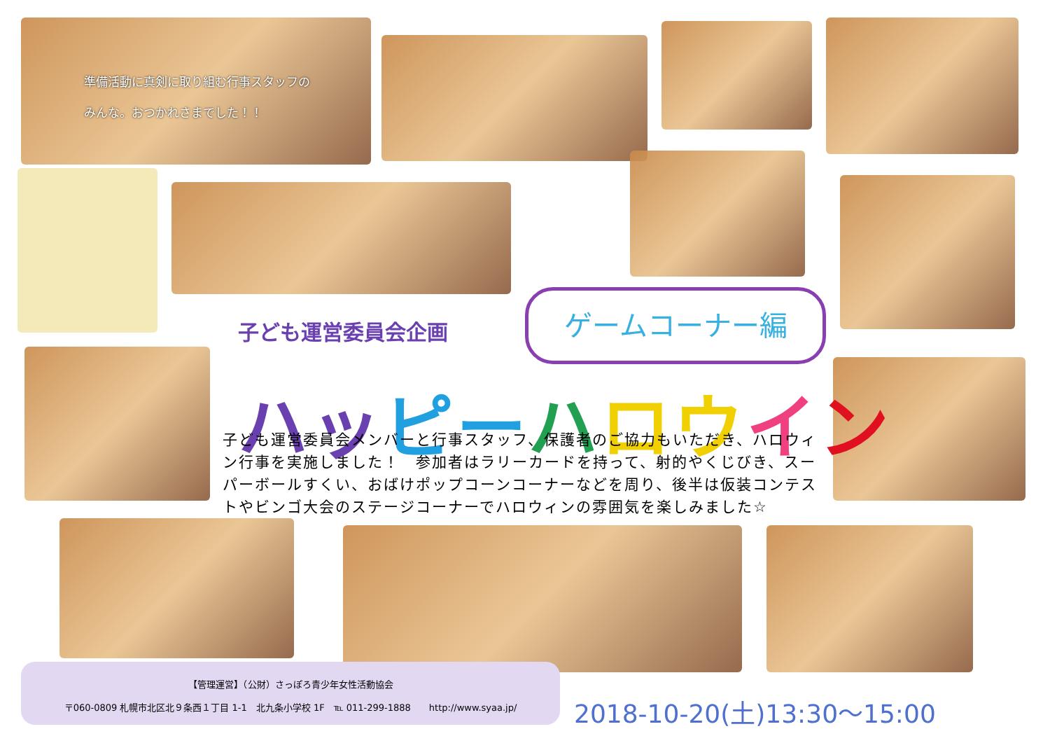準備活動に真剣に取り組む行事スタッフの
みんな。おつかれさまでした！！
子ども運営委員会企画
ゲームコーナー編
ハッ ピー ハロウ イン
子ども運営委員会メンバーと行事スタッフ、保護者のご協力もいただき、ハロウィン行事を実施しました！　参加者はラリーカードを持って、射的やくじびき、スーパーボールすくい、おばけポップコーンコーナーなどを周り、後半は仮装コンテストやビンゴ大会のステージコーナーでハロウィンの雰囲気を楽しみました☆
【管理運営】（公財）さっぽろ青少年女性活動協会
〒060-0809 札幌市北区北９条西１丁目 1-1　北九条小学校 1F　℡ 011-299-1888　　http://www.syaa.jp/
2018-10-20(土)13:30～15:00